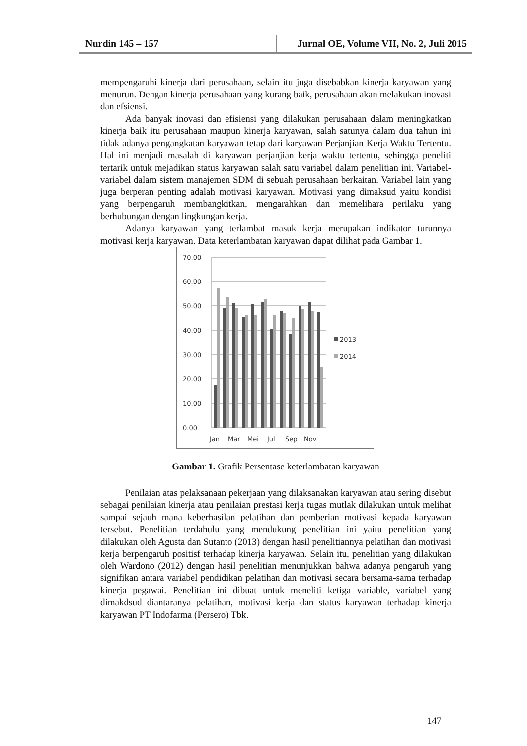Nurdin 145 – 157 Jurnal OE, Volume VII, No. 2, Juli 2015
mempengaruhi kinerja dari perusahaan, selain itu juga disebabkan kinerja karyawan yang menurun. Dengan kinerja perusahaan yang kurang baik, perusahaan akan melakukan inovasi dan efsiensi.
Ada banyak inovasi dan efisiensi yang dilakukan perusahaan dalam meningkatkan kinerja baik itu perusahaan maupun kinerja karyawan, salah satunya dalam dua tahun ini tidak adanya pengangkatan karyawan tetap dari karyawan Perjanjian Kerja Waktu Tertentu. Hal ini menjadi masalah di karyawan perjanjian kerja waktu tertentu, sehingga peneliti tertarik untuk mejadikan status karyawan salah satu variabel dalam penelitian ini. Variabel-variabel dalam sistem manajemen SDM di sebuah perusahaan berkaitan. Variabel lain yang juga berperan penting adalah motivasi karyawan. Motivasi yang dimaksud yaitu kondisi yang berpengaruh membangkitkan, mengarahkan dan memelihara perilaku yang berhubungan dengan lingkungan kerja.
Adanya karyawan yang terlambat masuk kerja merupakan indikator turunnya motivasi kerja karyawan. Data keterlambatan karyawan dapat dilihat pada Gambar 1.
70.00
60.00
50.00
40.00
30.00
20.00
10.00
0.00
Jan
Mar
Mei
Jul
Sep
Nov
2013
2014
Gambar 1. Grafik Persentase keterlambatan karyawan
Penilaian atas pelaksanaan pekerjaan yang dilaksanakan karyawan atau sering disebut sebagai penilaian kinerja atau penilaian prestasi kerja tugas mutlak dilakukan untuk melihat sampai sejauh mana keberhasilan pelatihan dan pemberian motivasi kepada karyawan tersebut. Penelitian terdahulu yang mendukung penelitian ini yaitu penelitian yang dilakukan oleh Agusta dan Sutanto (2013) dengan hasil penelitiannya pelatihan dan motivasi kerja berpengaruh positisf terhadap kinerja karyawan. Selain itu, penelitian yang dilakukan oleh Wardono (2012) dengan hasil penelitian menunjukkan bahwa adanya pengaruh yang signifikan antara variabel pendidikan pelatihan dan motivasi secara bersama-sama terhadap kinerja pegawai. Penelitian ini dibuat untuk meneliti ketiga variable, variabel yang dimakdsud diantaranya pelatihan, motivasi kerja dan status karyawan terhadap kinerja karyawan PT Indofarma (Persero) Tbk.
147